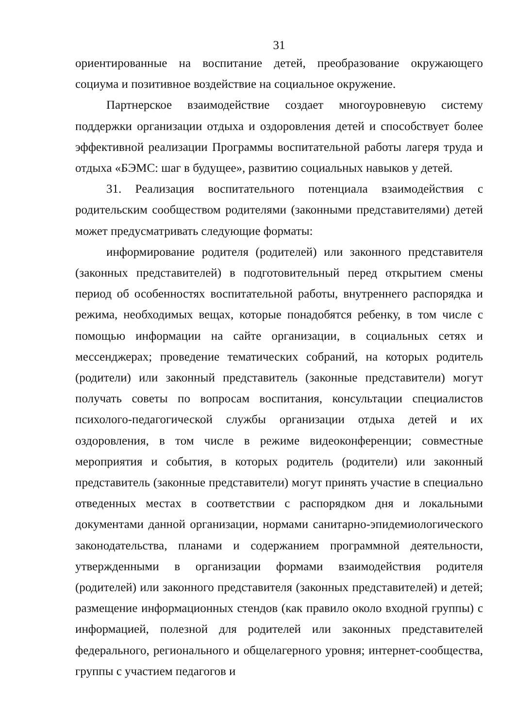31
ориентированные на воспитание детей, преобразование окружающего социума и позитивное воздействие на социальное окружение.
Партнерское взаимодействие создает многоуровневую систему поддержки организации отдыха и оздоровления детей и способствует более эффективной реализации Программы воспитательной работы лагеря труда и отдыха «БЭМС: шаг в будущее», развитию социальных навыков у детей.
31. Реализация воспитательного потенциала взаимодействия с родительским сообществом родителями (законными представителями) детей может предусматривать следующие форматы:
информирование родителя (родителей) или законного представителя (законных представителей) в подготовительный перед открытием смены период об особенностях воспитательной работы, внутреннего распорядка и режима, необходимых вещах, которые понадобятся ребенку, в том числе с помощью информации на сайте организации, в социальных сетях и мессенджерах; проведение тематических собраний, на которых родитель (родители) или законный представитель (законные представители) могут получать советы по вопросам воспитания, консультации специалистов психолого-педагогической службы организации отдыха детей и их оздоровления, в том числе в режиме видеоконференции; совместные мероприятия и события, в которых родитель (родители) или законный представитель (законные представители) могут принять участие в специально отведенных местах в соответствии с распорядком дня и локальными документами данной организации, нормами санитарно-эпидемиологического законодательства, планами и содержанием программной деятельности, утвержденными в организации формами взаимодействия родителя (родителей) или законного представителя (законных представителей) и детей; размещение информационных стендов (как правило около входной группы) с информацией, полезной для родителей или законных представителей федерального, регионального и общелагерного уровня; интернет-сообщества, группы с участием педагогов и